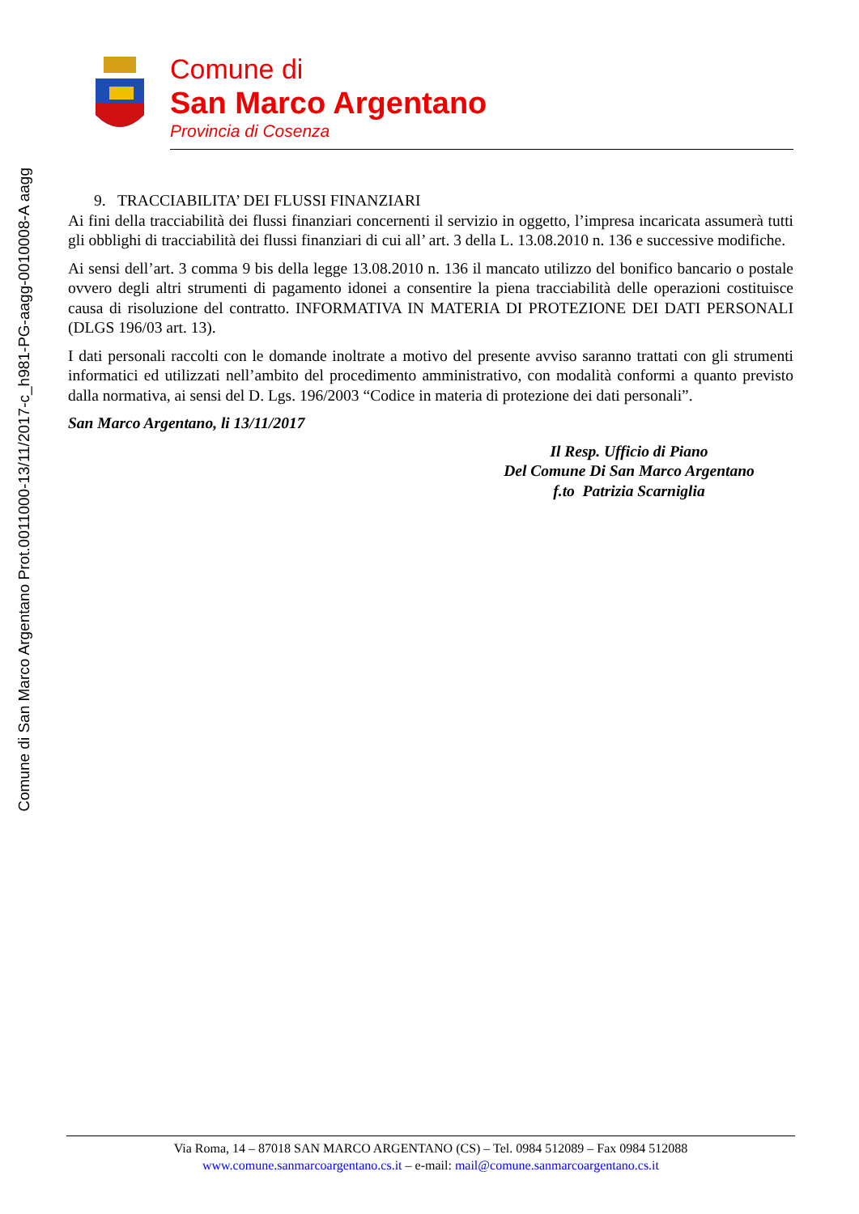Comune di San Marco Argentano Prot.0011000-13/11/2017-c_h981-PG-aagg-0010008-A aagg
Comune di
San Marco Argentano
Provincia di Cosenza
9. TRACCIABILITA’ DEI FLUSSI FINANZIARI
Ai fini della tracciabilità dei flussi finanziari concernenti il servizio in oggetto, l’impresa incaricata assumerà tutti gli obblighi di tracciabilità dei flussi finanziari di cui all’ art. 3 della L. 13.08.2010 n. 136 e successive modifiche.
Ai sensi dell’art. 3 comma 9 bis della legge 13.08.2010 n. 136 il mancato utilizzo del bonifico bancario o postale ovvero degli altri strumenti di pagamento idonei a consentire la piena tracciabilità delle operazioni costituisce causa di risoluzione del contratto. INFORMATIVA IN MATERIA DI PROTEZIONE DEI DATI PERSONALI (DLGS 196/03 art. 13).
I dati personali raccolti con le domande inoltrate a motivo del presente avviso saranno trattati con gli strumenti informatici ed utilizzati nell’ambito del procedimento amministrativo, con modalità conformi a quanto previsto dalla normativa, ai sensi del D. Lgs. 196/2003 “Codice in materia di protezione dei dati personali”.
San Marco Argentano, li 13/11/2017
Il Resp. Ufficio di Piano
Del Comune Di San Marco Argentano
f.to Patrizia Scarniglia
Via Roma, 14 – 87018 SAN MARCO ARGENTANO (CS) – Tel. 0984 512089 – Fax 0984 512088
www.comune.sanmarcoargentano.cs.it – e-mail: mail@comune.sanmarcoargentano.cs.it